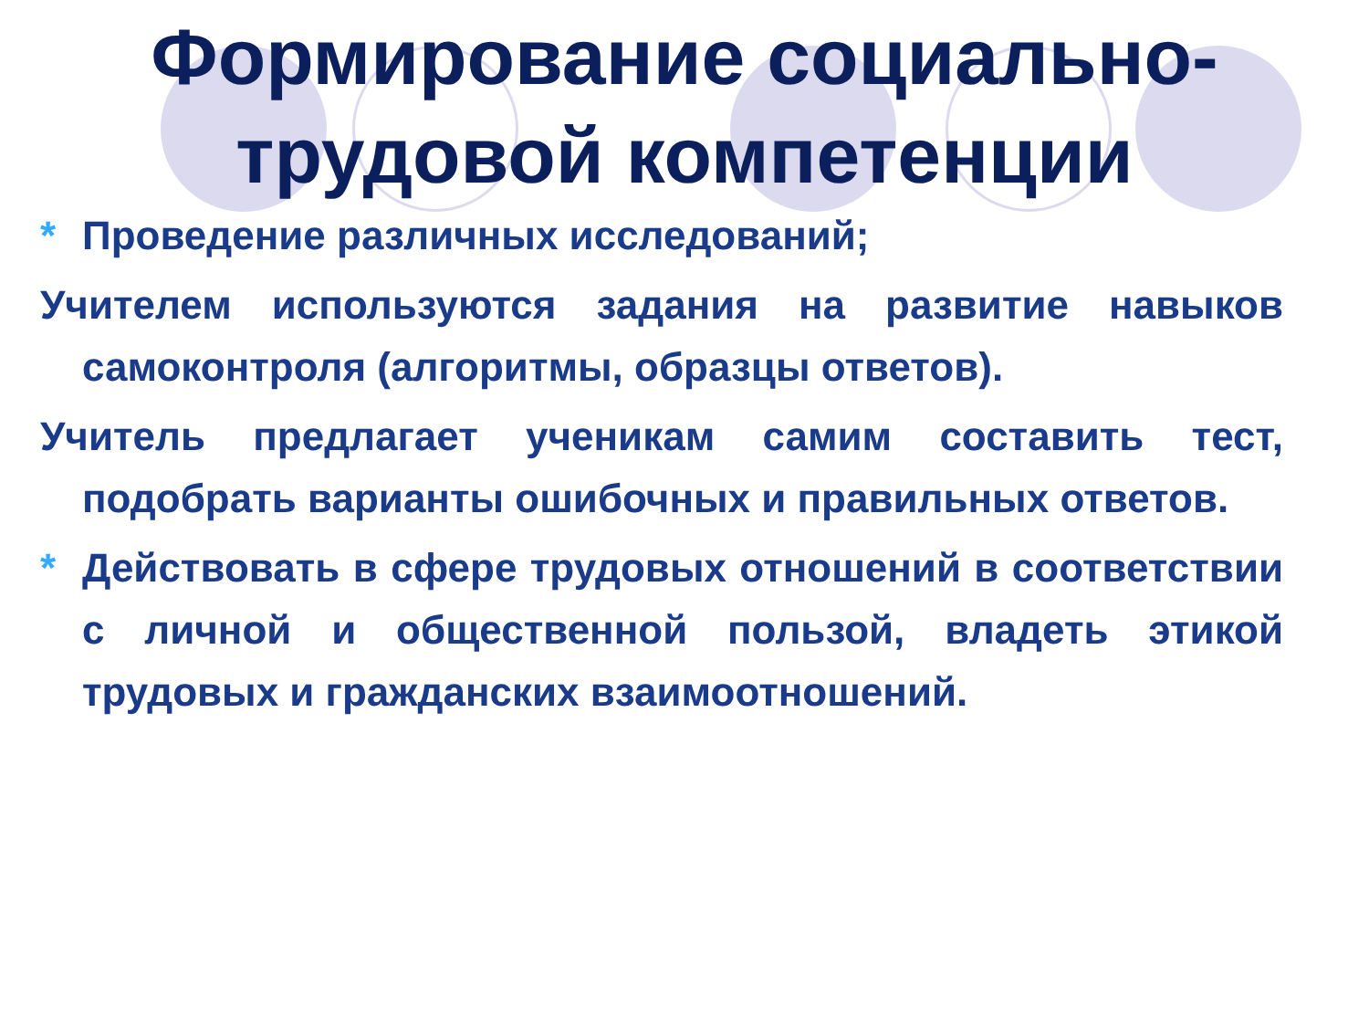Формирование социально-
трудовой компетенции
* Проведение различных исследований;
Учителем используются задания на развитие навыков самоконтроля (алгоритмы, образцы ответов).
Учитель предлагает ученикам самим составить тест, подобрать варианты ошибочных и правильных ответов.
* Действовать в сфере трудовых отношений в соответствии с личной и общественной пользой, владеть этикой трудовых и гражданских взаимоотношений.